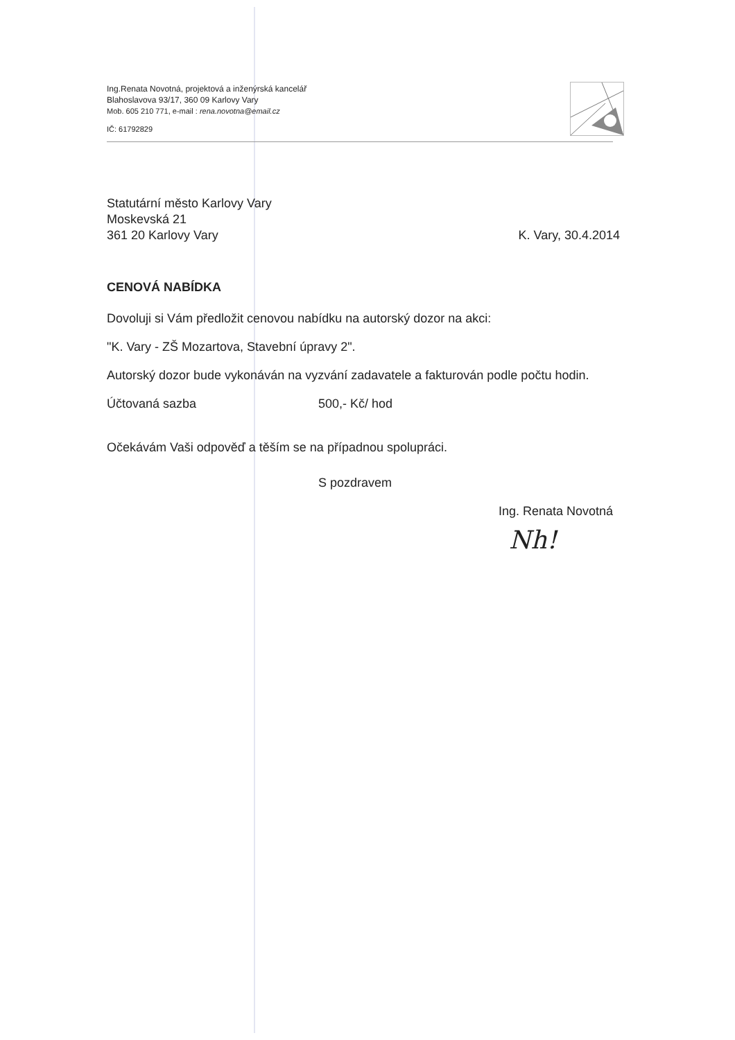Ing.Renata Novotná, projektová a inženýrská kancelář
Blahoslavova 93/17, 360 09 Karlovy Vary
Mob. 605 210 771, e-mail : rena.novotna@email.cz
IČ: 61792829
Statutární město Karlovy Vary
Moskevská 21
361 20 Karlovy Vary K. Vary, 30.4.2014
CENOVÁ NABÍDKA
Dovoluji si Vám předložit cenovou nabídku na autorský dozor na akci:
"K. Vary - ZŠ Mozartova, Stavební úpravy 2".
Autorský dozor bude vykonáván na vyzvání zadavatele a fakturován podle počtu hodin.
Účtovaná sazba 500,- Kč/ hod
Očekávám Vaši odpověď a těším se na případnou spolupráci.
S pozdravem
Ing. Renata Novotná
Nh!